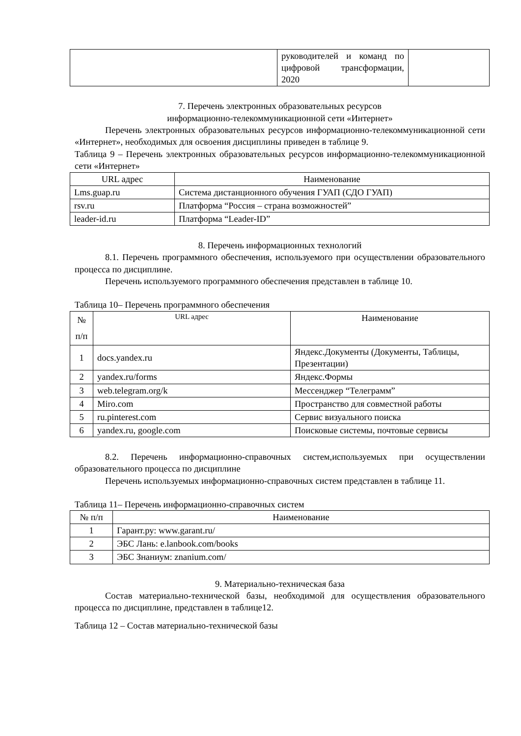| | руководителей и команд по цифровой трансформации, 2020 | |
7. Перечень электронных образовательных ресурсов
информационно-телекоммуникационной сети «Интернет»
Перечень электронных образовательных ресурсов информационно-телекоммуникационной сети «Интернет», необходимых для освоения дисциплины приведен в таблице 9.
Таблица 9 – Перечень электронных образовательных ресурсов информационно-телекоммуникационной сети «Интернет»
| URL адрес | Наименование |
| --- | --- |
| Lms.guap.ru | Система дистанционного обучения ГУАП (СДО ГУАП) |
| rsv.ru | Платформа “Россия – страна возможностей” |
| leader-id.ru | Платформа “Leader-ID” |
8. Перечень информационных технологий
8.1. Перечень программного обеспечения, используемого при осуществлении образовательного процесса по дисциплине.
Перечень используемого программного обеспечения представлен в таблице 10.
Таблица 10– Перечень программного обеспечения
| № п/п | URL адрес | Наименование |
| --- | --- | --- |
| 1 | docs.yandex.ru | Яндекс.Документы (Документы, Таблицы, Презентации) |
| 2 | yandex.ru/forms | Яндекс.Формы |
| 3 | web.telegram.org/k | Мессенджер “Телеграмм” |
| 4 | Miro.com | Пространство для совместной работы |
| 5 | ru.pinterest.com | Сервис визуального поиска |
| 6 | yandex.ru, google.com | Поисковые системы, почтовые сервисы |
8.2. Перечень информационно-справочных систем,используемых при осуществлении образовательного процесса по дисциплине
Перечень используемых информационно-справочных систем представлен в таблице 11.
Таблица 11– Перечень информационно-справочных систем
| № п/п | Наименование |
| --- | --- |
| 1 | Гарант.ру: www.garant.ru/ |
| 2 | ЭБС Лань: e.lanbook.com/books |
| 3 | ЭБС Знаниум: znanium.com/ |
9. Материально-техническая база
Состав материально-технической базы, необходимой для осуществления образовательного процесса по дисциплине, представлен в таблице12.
Таблица 12 – Состав материально-технической базы